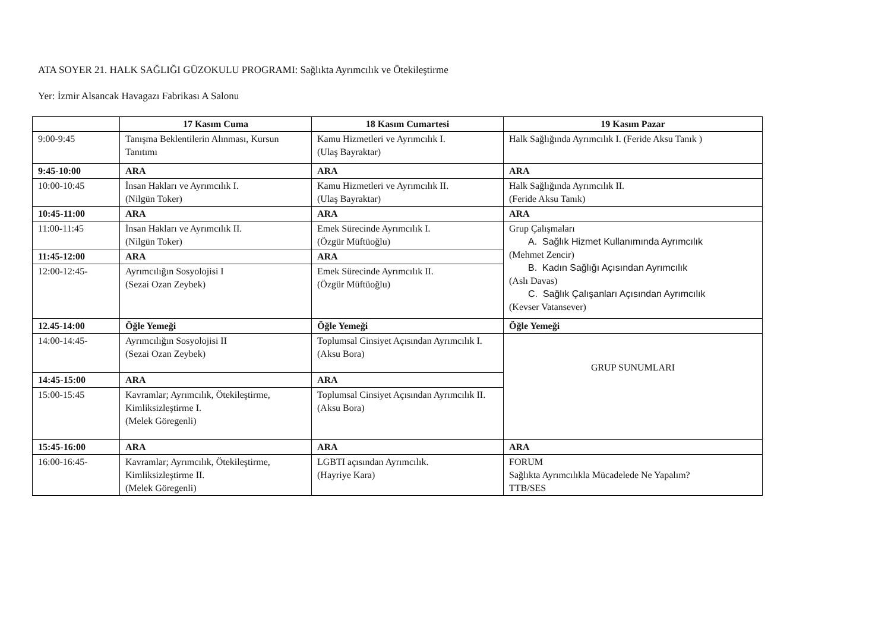ATA SOYER 21. HALK SAĞLIĞI GÜZOKULU PROGRAMI: Sağlıkta Ayrımcılık ve Ötekileştirme
Yer: İzmir Alsancak Havagazı Fabrikası A Salonu
| | 17 Kasım Cuma | 18 Kasım Cumartesi | 19 Kasım Pazar |
| --- | --- | --- | --- |
| 9:00-9:45 | Tanışma Beklentilerin Alınması, Kursun Tanıtımı | Kamu Hizmetleri ve Ayrımcılık I. (Ulaş Bayraktar) | Halk Sağlığında Ayrımcılık I. (Feride Aksu Tanık ) |
| 9:45-10:00 | ARA | ARA | ARA |
| 10:00-10:45 | İnsan Hakları ve Ayrımcılık I. (Nilgün Toker) | Kamu Hizmetleri ve Ayrımcılık II. (Ulaş Bayraktar) | Halk Sağlığında Ayrımcılık II. (Feride Aksu Tanık) |
| 10:45-11:00 | ARA | ARA | ARA |
| 11:00-11:45 | İnsan Hakları ve Ayrımcılık II. (Nilgün Toker) | Emek Sürecinde Ayrımcılık I. (Özgür Müftüoğlu) | Grup Çalışmaları A. Sağlık Hizmet Kullanımında Ayrımcılık (Mehmet Zencir) B. Kadın Sağlığı Açısından Ayrımcılık (Aslı Davas) C. Sağlık Çalışanları Açısından Ayrımcılık (Kevser Vatansever) |
| 11:45-12:00 | ARA | ARA | |
| 12:00-12:45- | Ayrımcılığın Sosyolojisi I (Sezai Ozan Zeybek) | Emek Sürecinde Ayrımcılık II. (Özgür Müftüoğlu) | |
| 12.45-14:00 | Öğle Yemeği | Öğle Yemeği | Öğle Yemeği |
| 14:00-14:45- | Ayrımcılığın Sosyolojisi II (Sezai Ozan Zeybek) | Toplumsal Cinsiyet Açısından Ayrımcılık I. (Aksu Bora) | GRUP SUNUMLARI |
| 14:45-15:00 | ARA | ARA | |
| 15:00-15:45 | Kavramlar; Ayrımcılık, Ötekileştirme, Kimliksizleştirme I. (Melek Göregenli) | Toplumsal Cinsiyet Açısından Ayrımcılık II. (Aksu Bora) | |
| 15:45-16:00 | ARA | ARA | ARA |
| 16:00-16:45- | Kavramlar; Ayrımcılık, Ötekileştirme, Kimliksizleştirme II. (Melek Göregenli) | LGBTI açısından Ayrımcılık. (Hayriye Kara) | FORUM Sağlıkta Ayrımcılıkla Mücadelede Ne Yapalım? TTB/SES |